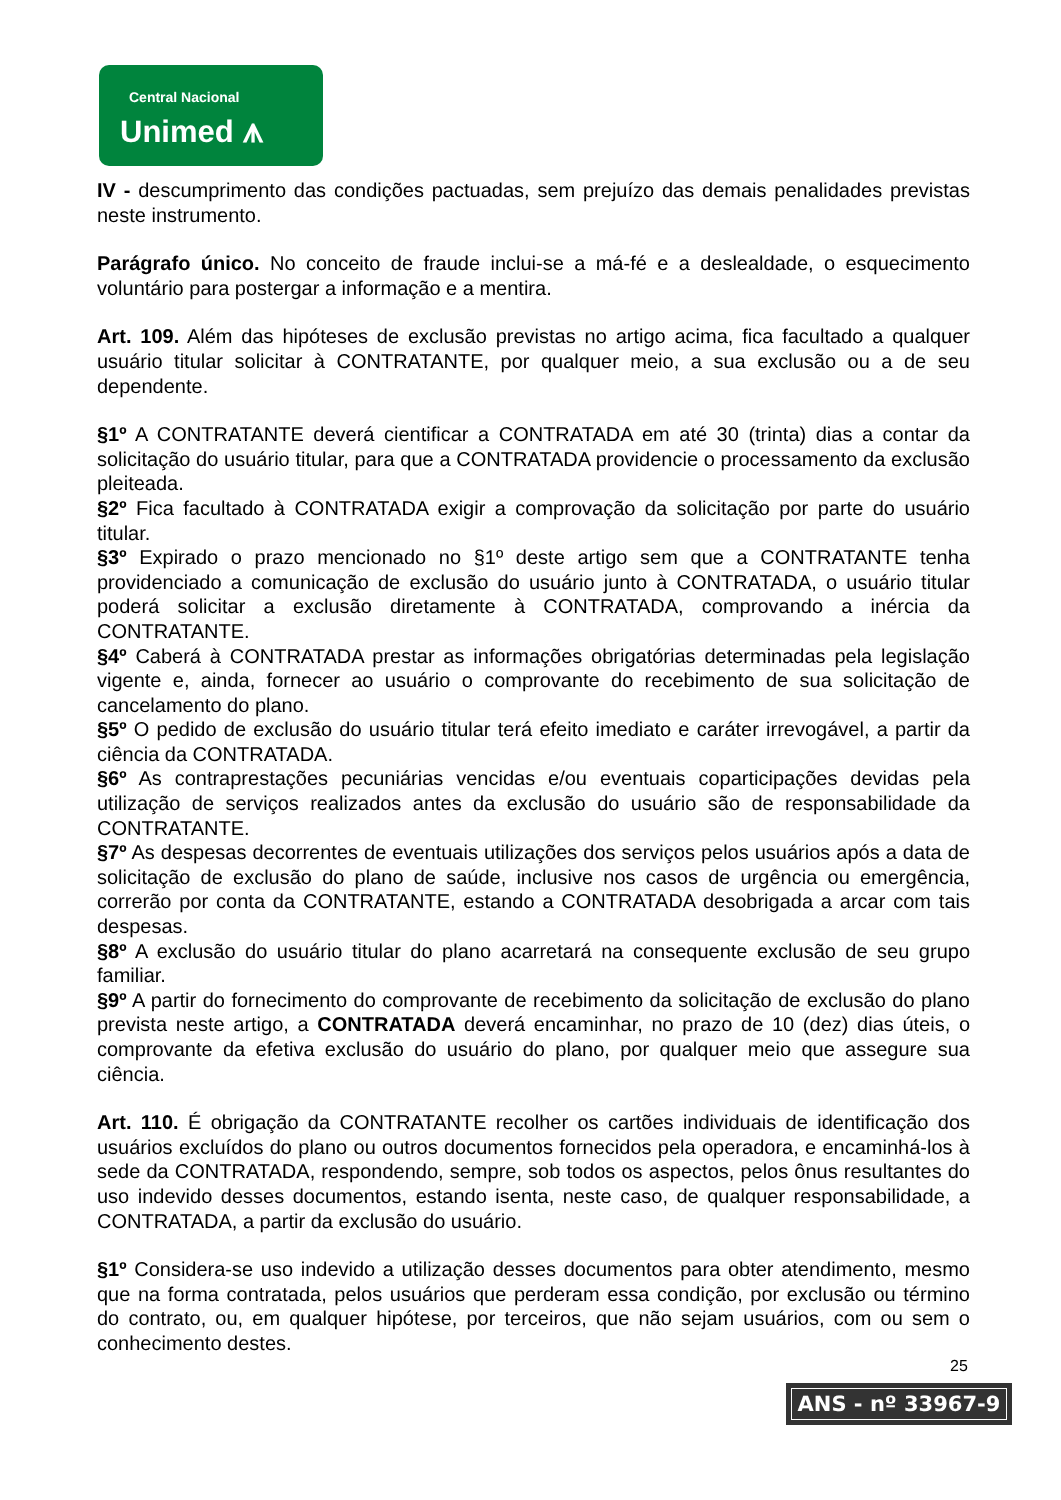Central Nacional
Unimed ⩚
IV - descumprimento das condições pactuadas, sem prejuízo das demais penalidades previstas neste instrumento.
Parágrafo único. No conceito de fraude inclui-se a má-fé e a deslealdade, o esquecimento voluntário para postergar a informação e a mentira.
Art. 109. Além das hipóteses de exclusão previstas no artigo acima, fica facultado a qualquer usuário titular solicitar à CONTRATANTE, por qualquer meio, a sua exclusão ou a de seu dependente.
§1º A CONTRATANTE deverá cientificar a CONTRATADA em até 30 (trinta) dias a contar da solicitação do usuário titular, para que a CONTRATADA providencie o processamento da exclusão pleiteada.
§2º Fica facultado à CONTRATADA exigir a comprovação da solicitação por parte do usuário titular.
§3º Expirado o prazo mencionado no §1º deste artigo sem que a CONTRATANTE tenha providenciado a comunicação de exclusão do usuário junto à CONTRATADA, o usuário titular poderá solicitar a exclusão diretamente à CONTRATADA, comprovando a inércia da CONTRATANTE.
§4º Caberá à CONTRATADA prestar as informações obrigatórias determinadas pela legislação vigente e, ainda, fornecer ao usuário o comprovante do recebimento de sua solicitação de cancelamento do plano.
§5º O pedido de exclusão do usuário titular terá efeito imediato e caráter irrevogável, a partir da ciência da CONTRATADA.
§6º As contraprestações pecuniárias vencidas e/ou eventuais coparticipações devidas pela utilização de serviços realizados antes da exclusão do usuário são de responsabilidade da CONTRATANTE.
§7º As despesas decorrentes de eventuais utilizações dos serviços pelos usuários após a data de solicitação de exclusão do plano de saúde, inclusive nos casos de urgência ou emergência, correrão por conta da CONTRATANTE, estando a CONTRATADA desobrigada a arcar com tais despesas.
§8º A exclusão do usuário titular do plano acarretará na consequente exclusão de seu grupo familiar.
§9º A partir do fornecimento do comprovante de recebimento da solicitação de exclusão do plano prevista neste artigo, a CONTRATADA deverá encaminhar, no prazo de 10 (dez) dias úteis, o comprovante da efetiva exclusão do usuário do plano, por qualquer meio que assegure sua ciência.
Art. 110. É obrigação da CONTRATANTE recolher os cartões individuais de identificação dos usuários excluídos do plano ou outros documentos fornecidos pela operadora, e encaminhá-los à sede da CONTRATADA, respondendo, sempre, sob todos os aspectos, pelos ônus resultantes do uso indevido desses documentos, estando isenta, neste caso, de qualquer responsabilidade, a CONTRATADA, a partir da exclusão do usuário.
§1º Considera-se uso indevido a utilização desses documentos para obter atendimento, mesmo que na forma contratada, pelos usuários que perderam essa condição, por exclusão ou término do contrato, ou, em qualquer hipótese, por terceiros, que não sejam usuários, com ou sem o conhecimento destes.
25
ANS - nº 33967-9